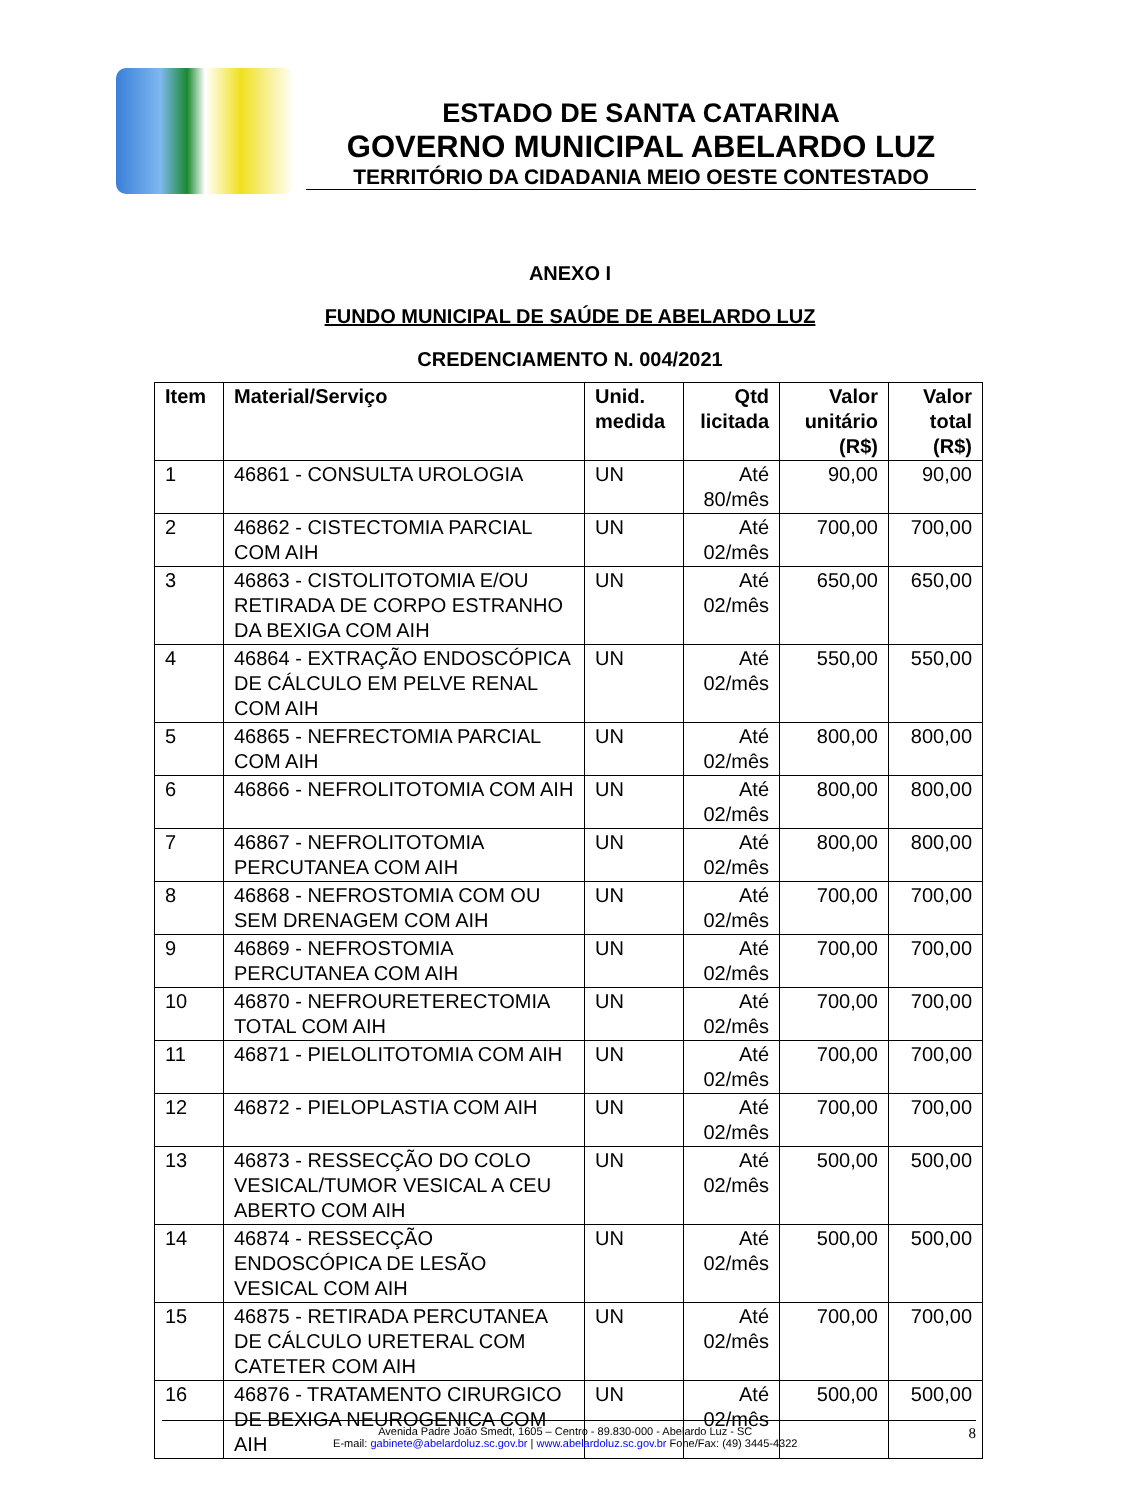ESTADO DE SANTA CATARINA
GOVERNO MUNICIPAL ABELARDO LUZ
TERRITÓRIO DA CIDADANIA MEIO OESTE CONTESTADO
ANEXO I
FUNDO MUNICIPAL DE SAÚDE DE ABELARDO LUZ
CREDENCIAMENTO N. 004/2021
| Item | Material/Serviço | Unid. medida | Qtd licitada | Valor unitário (R$) | Valor total (R$) |
| --- | --- | --- | --- | --- | --- |
| 1 | 46861 - CONSULTA UROLOGIA | UN | Até 80/mês | 90,00 | 90,00 |
| 2 | 46862 - CISTECTOMIA PARCIAL COM AIH | UN | Até 02/mês | 700,00 | 700,00 |
| 3 | 46863 - CISTOLITOTOMIA E/OU RETIRADA DE CORPO ESTRANHO DA BEXIGA COM AIH | UN | Até 02/mês | 650,00 | 650,00 |
| 4 | 46864 - EXTRAÇÃO ENDOSCÓPICA DE CÁLCULO EM PELVE RENAL COM AIH | UN | Até 02/mês | 550,00 | 550,00 |
| 5 | 46865 - NEFRECTOMIA PARCIAL COM AIH | UN | Até 02/mês | 800,00 | 800,00 |
| 6 | 46866 - NEFROLITOTOMIA COM AIH | UN | Até 02/mês | 800,00 | 800,00 |
| 7 | 46867 - NEFROLITOTOMIA PERCUTANEA COM AIH | UN | Até 02/mês | 800,00 | 800,00 |
| 8 | 46868 - NEFROSTOMIA COM OU SEM DRENAGEM COM AIH | UN | Até 02/mês | 700,00 | 700,00 |
| 9 | 46869 - NEFROSTOMIA PERCUTANEA COM AIH | UN | Até 02/mês | 700,00 | 700,00 |
| 10 | 46870 - NEFROURETERECTOMIA TOTAL COM AIH | UN | Até 02/mês | 700,00 | 700,00 |
| 11 | 46871 - PIELOLITOTOMIA COM AIH | UN | Até 02/mês | 700,00 | 700,00 |
| 12 | 46872 - PIELOPLASTIA COM AIH | UN | Até 02/mês | 700,00 | 700,00 |
| 13 | 46873 - RESSECÇÃO DO COLO VESICAL/TUMOR VESICAL A CEU ABERTO COM AIH | UN | Até 02/mês | 500,00 | 500,00 |
| 14 | 46874 - RESSECÇÃO ENDOSCÓPICA DE LESÃO VESICAL COM AIH | UN | Até 02/mês | 500,00 | 500,00 |
| 15 | 46875 - RETIRADA PERCUTANEA DE CÁLCULO URETERAL COM CATETER COM AIH | UN | Até 02/mês | 700,00 | 700,00 |
| 16 | 46876 - TRATAMENTO CIRURGICO DE BEXIGA NEUROGENICA COM AIH | UN | Até 02/mês | 500,00 | 500,00 |
Avenida Padre João Smedt, 1605 – Centro - 89.830-000 - Abelardo Luz - SC 8
E-mail: gabinete@abelardoluz.sc.gov.br | www.abelardoluz.sc.gov.br Fone/Fax: (49) 3445-4322